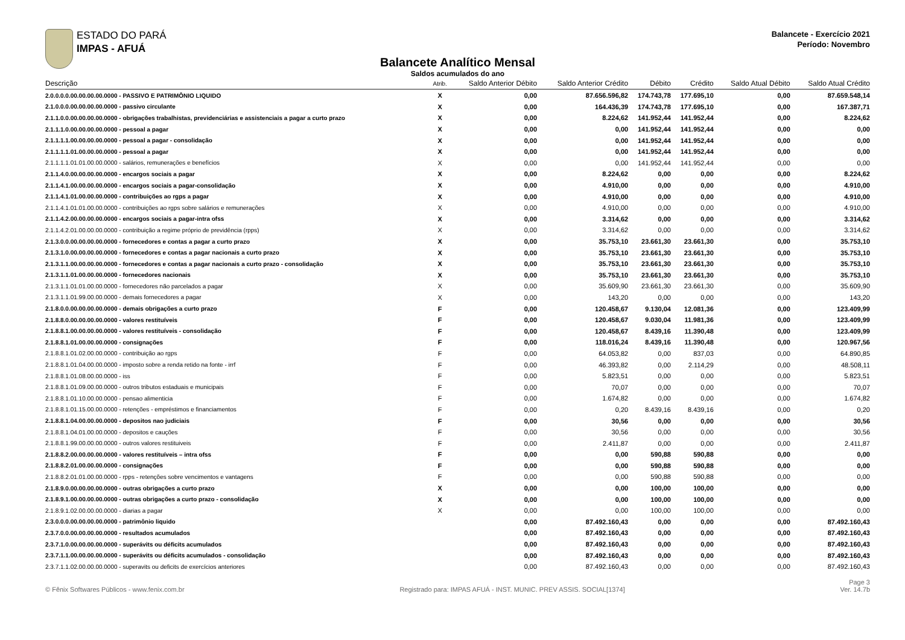ESTADO DO PARÁ
IMPAS - AFUÁ
Balancete - Exercício 2021
Período: Novembro
Balancete Analítico Mensal
Saldos acumulados do ano
| Descrição | Atrib. | Saldo Anterior Débito | Saldo Anterior Crédito | Débito | Crédito | Saldo Atual Débito | Saldo Atual Crédito |
| --- | --- | --- | --- | --- | --- | --- | --- |
| 2.0.0.0.0.00.00.00.00.0000 - PASSIVO E PATRIMÔNIO LIQUIDO | X | 0,00 | 87.656.596,82 | 174.743,78 | 177.695,10 | 0,00 | 87.659.548,14 |
| 2.1.0.0.0.00.00.00.00.0000 - passivo circulante | X | 0,00 | 164.436,39 | 174.743,78 | 177.695,10 | 0,00 | 167.387,71 |
| 2.1.1.0.0.00.00.00.00.0000 - obrigações trabalhistas, previdenciárias e assistenciais a pagar a curto prazo | X | 0,00 | 8.224,62 | 141.952,44 | 141.952,44 | 0,00 | 8.224,62 |
| 2.1.1.1.0.00.00.00.00.0000 - pessoal a pagar | X | 0,00 | 0,00 | 141.952,44 | 141.952,44 | 0,00 | 0,00 |
| 2.1.1.1.1.00.00.00.00.0000 - pessoal a pagar - consolidação | X | 0,00 | 0,00 | 141.952,44 | 141.952,44 | 0,00 | 0,00 |
| 2.1.1.1.1.01.00.00.00.0000 - pessoal a pagar | X | 0,00 | 0,00 | 141.952,44 | 141.952,44 | 0,00 | 0,00 |
| 2.1.1.1.1.01.01.00.00.0000 - salários, remunerações e benefícios | X | 0,00 | 0,00 | 141.952,44 | 141.952,44 | 0,00 | 0,00 |
| 2.1.1.4.0.00.00.00.00.0000 - encargos sociais a pagar | X | 0,00 | 8.224,62 | 0,00 | 0,00 | 0,00 | 8.224,62 |
| 2.1.1.4.1.00.00.00.00.0000 - encargos sociais a pagar-consolidação | X | 0,00 | 4.910,00 | 0,00 | 0,00 | 0,00 | 4.910,00 |
| 2.1.1.4.1.01.00.00.00.0000 - contribuições ao rgps a pagar | X | 0,00 | 4.910,00 | 0,00 | 0,00 | 0,00 | 4.910,00 |
| 2.1.1.4.1.01.01.00.00.0000 - contribuições ao rgps sobre salários e remunerações | X | 0,00 | 4.910,00 | 0,00 | 0,00 | 0,00 | 4.910,00 |
| 2.1.1.4.2.00.00.00.00.0000 - encargos sociais a pagar-intra ofss | X | 0,00 | 3.314,62 | 0,00 | 0,00 | 0,00 | 3.314,62 |
| 2.1.1.4.2.01.00.00.00.0000 - contribuição a regime próprio de previdência (rpps) | X | 0,00 | 3.314,62 | 0,00 | 0,00 | 0,00 | 3.314,62 |
| 2.1.3.0.0.00.00.00.00.0000 - fornecedores e contas a pagar a curto prazo | X | 0,00 | 35.753,10 | 23.661,30 | 23.661,30 | 0,00 | 35.753,10 |
| 2.1.3.1.0.00.00.00.00.0000 - fornecedores e contas a pagar nacionais a curto prazo | X | 0,00 | 35.753,10 | 23.661,30 | 23.661,30 | 0,00 | 35.753,10 |
| 2.1.3.1.1.00.00.00.00.0000 - fornecedores e contas a pagar nacionais a curto prazo - consolidação | X | 0,00 | 35.753,10 | 23.661,30 | 23.661,30 | 0,00 | 35.753,10 |
| 2.1.3.1.1.01.00.00.00.0000 - fornecedores nacionais | X | 0,00 | 35.753,10 | 23.661,30 | 23.661,30 | 0,00 | 35.753,10 |
| 2.1.3.1.1.01.01.00.00.0000 - fornecedores não parcelados a pagar | X | 0,00 | 35.609,90 | 23.661,30 | 23.661,30 | 0,00 | 35.609,90 |
| 2.1.3.1.1.01.99.00.00.0000 - demais fornecedores a pagar | X | 0,00 | 143,20 | 0,00 | 0,00 | 0,00 | 143,20 |
| 2.1.8.0.0.00.00.00.00.0000 - demais obrigações a curto prazo | F | 0,00 | 120.458,67 | 9.130,04 | 12.081,36 | 0,00 | 123.409,99 |
| 2.1.8.8.0.00.00.00.00.0000 - valores restituíveis | F | 0,00 | 120.458,67 | 9.030,04 | 11.981,36 | 0,00 | 123.409,99 |
| 2.1.8.8.1.00.00.00.00.0000 - valores restituíveis - consolidação | F | 0,00 | 120.458,67 | 8.439,16 | 11.390,48 | 0,00 | 123.409,99 |
| 2.1.8.8.1.01.00.00.00.0000 - consignações | F | 0,00 | 118.016,24 | 8.439,16 | 11.390,48 | 0,00 | 120.967,56 |
| 2.1.8.8.1.01.02.00.00.0000 - contribuição ao rgps | F | 0,00 | 64.053,82 | 0,00 | 837,03 | 0,00 | 64.890,85 |
| 2.1.8.8.1.01.04.00.00.0000 - imposto sobre a renda retido na fonte - irrf | F | 0,00 | 46.393,82 | 0,00 | 2.114,29 | 0,00 | 48.508,11 |
| 2.1.8.8.1.01.08.00.00.0000 - iss | F | 0,00 | 5.823,51 | 0,00 | 0,00 | 0,00 | 5.823,51 |
| 2.1.8.8.1.01.09.00.00.0000 - outros tributos estaduais e municipais | F | 0,00 | 70,07 | 0,00 | 0,00 | 0,00 | 70,07 |
| 2.1.8.8.1.01.10.00.00.0000 - pensao alimenticia | F | 0,00 | 1.674,82 | 0,00 | 0,00 | 0,00 | 1.674,82 |
| 2.1.8.8.1.01.15.00.00.0000 - retenções - empréstimos e financiamentos | F | 0,00 | 0,20 | 8.439,16 | 8.439,16 | 0,00 | 0,20 |
| 2.1.8.8.1.04.00.00.00.0000 - depositos nao judiciais | F | 0,00 | 30,56 | 0,00 | 0,00 | 0,00 | 30,56 |
| 2.1.8.8.1.04.01.00.00.0000 - depositos e cauções | F | 0,00 | 30,56 | 0,00 | 0,00 | 0,00 | 30,56 |
| 2.1.8.8.1.99.00.00.00.0000 - outros valores restituiveis | F | 0,00 | 2.411,87 | 0,00 | 0,00 | 0,00 | 2.411,87 |
| 2.1.8.8.2.00.00.00.00.0000 - valores restituíveis – intra ofss | F | 0,00 | 0,00 | 590,88 | 590,88 | 0,00 | 0,00 |
| 2.1.8.8.2.01.00.00.00.0000 - consignações | F | 0,00 | 0,00 | 590,88 | 590,88 | 0,00 | 0,00 |
| 2.1.8.8.2.01.01.00.00.0000 - rpps - retenções sobre vencimentos e vantagens | F | 0,00 | 0,00 | 590,88 | 590,88 | 0,00 | 0,00 |
| 2.1.8.9.0.00.00.00.00.0000 - outras obrigações a curto prazo | X | 0,00 | 0,00 | 100,00 | 100,00 | 0,00 | 0,00 |
| 2.1.8.9.1.00.00.00.00.0000 - outras obrigações a curto prazo - consolidação | X | 0,00 | 0,00 | 100,00 | 100,00 | 0,00 | 0,00 |
| 2.1.8.9.1.02.00.00.00.0000 - diarias a pagar | X | 0,00 | 0,00 | 100,00 | 100,00 | 0,00 | 0,00 |
| 2.3.0.0.0.00.00.00.00.0000 - patrimônio liquido | | 0,00 | 87.492.160,43 | 0,00 | 0,00 | 0,00 | 87.492.160,43 |
| 2.3.7.0.0.00.00.00.00.0000 - resultados acumulados | | 0,00 | 87.492.160,43 | 0,00 | 0,00 | 0,00 | 87.492.160,43 |
| 2.3.7.1.0.00.00.00.00.0000 - superávits ou déficits acumulados | | 0,00 | 87.492.160,43 | 0,00 | 0,00 | 0,00 | 87.492.160,43 |
| 2.3.7.1.1.00.00.00.00.0000 - superávits ou déficits acumulados - consolidação | | 0,00 | 87.492.160,43 | 0,00 | 0,00 | 0,00 | 87.492.160,43 |
| 2.3.7.1.1.02.00.00.00.0000 - superavits ou deficits de exercícios anteriores | | 0,00 | 87.492.160,43 | 0,00 | 0,00 | 0,00 | 87.492.160,43 |
© Fênix Softwares Públicos - www.fenix.com.br Registrado para: IMPAS AFUÁ - INST. MUNIC. PREV ASSIS. SOCIAL[1374] Page 3
Ver. 14.7b